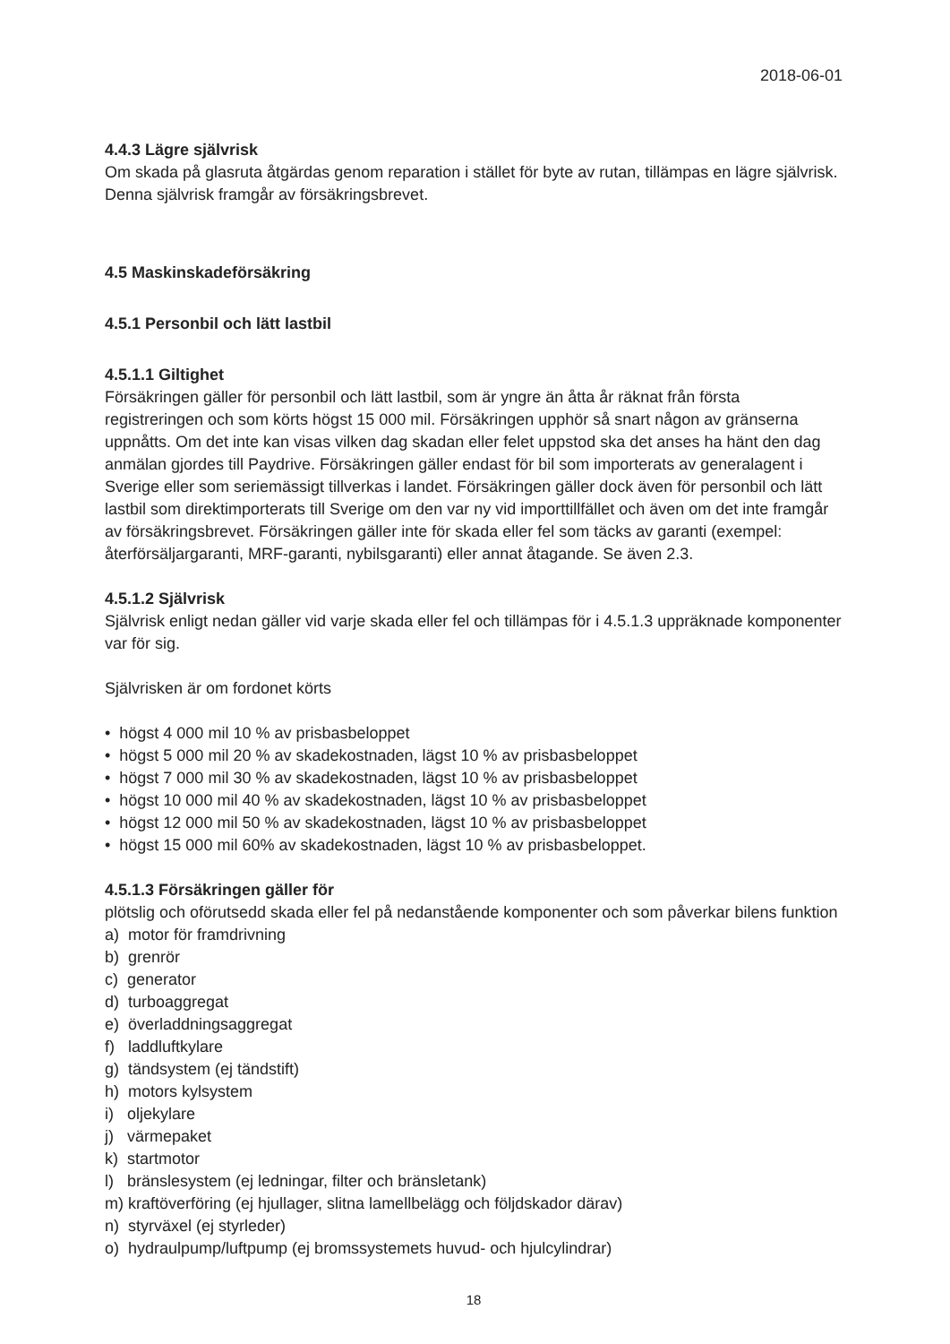2018-06-01
4.4.3 Lägre självrisk
Om skada på glasruta åtgärdas genom reparation i stället för byte av rutan, tillämpas en lägre självrisk. Denna självrisk framgår av försäkringsbrevet.
4.5 Maskinskadeförsäkring
4.5.1 Personbil och lätt lastbil
4.5.1.1 Giltighet
Försäkringen gäller för personbil och lätt lastbil, som är yngre än åtta år räknat från första registreringen och som körts högst 15 000 mil. Försäkringen upphör så snart någon av gränserna uppnåtts. Om det inte kan visas vilken dag skadan eller felet uppstod ska det anses ha hänt den dag anmälan gjordes till Paydrive. Försäkringen gäller endast för bil som importerats av generalagent i Sverige eller som seriemässigt tillverkas i landet. Försäkringen gäller dock även för personbil och lätt lastbil som direktimporterats till Sverige om den var ny vid importtillfället och även om det inte framgår av försäkringsbrevet. Försäkringen gäller inte för skada eller fel som täcks av garanti (exempel: återförsäljargaranti, MRF-garanti, nybilsgaranti) eller annat åtagande. Se även 2.3.
4.5.1.2 Självrisk
Självrisk enligt nedan gäller vid varje skada eller fel och tillämpas för i 4.5.1.3 uppräknade komponenter var för sig.
Självrisken är om fordonet körts
• högst 4 000 mil 10 % av prisbasbeloppet
• högst 5 000 mil 20 % av skadekostnaden, lägst 10 % av prisbasbeloppet
• högst 7 000 mil 30 % av skadekostnaden, lägst 10 % av prisbasbeloppet
• högst 10 000 mil 40 % av skadekostnaden, lägst 10 % av prisbasbeloppet
• högst 12 000 mil 50 % av skadekostnaden, lägst 10 % av prisbasbeloppet
• högst 15 000 mil 60% av skadekostnaden, lägst 10 % av prisbasbeloppet.
4.5.1.3 Försäkringen gäller för
plötslig och oförutsedd skada eller fel på nedanstående komponenter och som påverkar bilens funktion
a) motor för framdrivning
b) grenrör
c) generator
d) turboaggregat
e) överladdningsaggregat
f) laddluftkylare
g) tändsystem (ej tändstift)
h) motors kylsystem
i) oljekylare
j) värmepaket
k) startmotor
l) bränslesystem (ej ledningar, filter och bränsletank)
m) kraftöverföring (ej hjullager, slitna lamellbelägg och följdskador därav)
n) styrväxel (ej styrleder)
o) hydraulpump/luftpump (ej bromssystemets huvud- och hjulcylindrar)
18